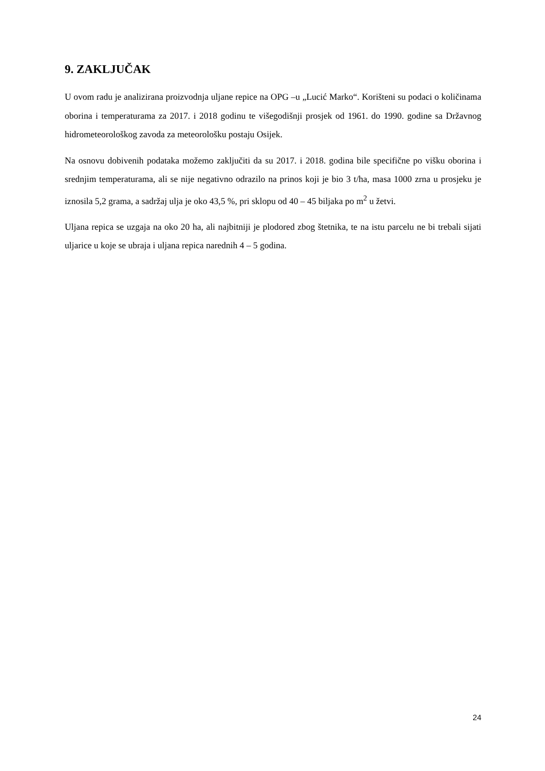9. ZAKLJUČAK
U ovom radu je analizirana proizvodnja uljane repice na OPG –u „Lucić Marko“. Korišteni su podaci o količinama oborina i temperaturama za 2017. i 2018 godinu te višegodišnji prosjek od 1961. do 1990. godine sa Državnog hidrometeorološkog zavoda za meteorološku postaju Osijek.
Na osnovu dobivenih podataka možemo zaključiti da su 2017. i 2018. godina bile specifične po višku oborina i srednjim temperaturama, ali se nije negativno odrazilo na prinos koji je bio 3 t/ha, masa 1000 zrna u prosjeku je iznosila 5,2 grama, a sadržaj ulja je oko 43,5 %, pri sklopu od 40 – 45 biljaka po m<sup>2</sup> u žetvi.
Uljana repica se uzgaja na oko 20 ha, ali najbitniji je plodored zbog štetnika, te na istu parcelu ne bi trebali sijati uljarice u koje se ubraja i uljana repica narednih 4 – 5 godina.
24